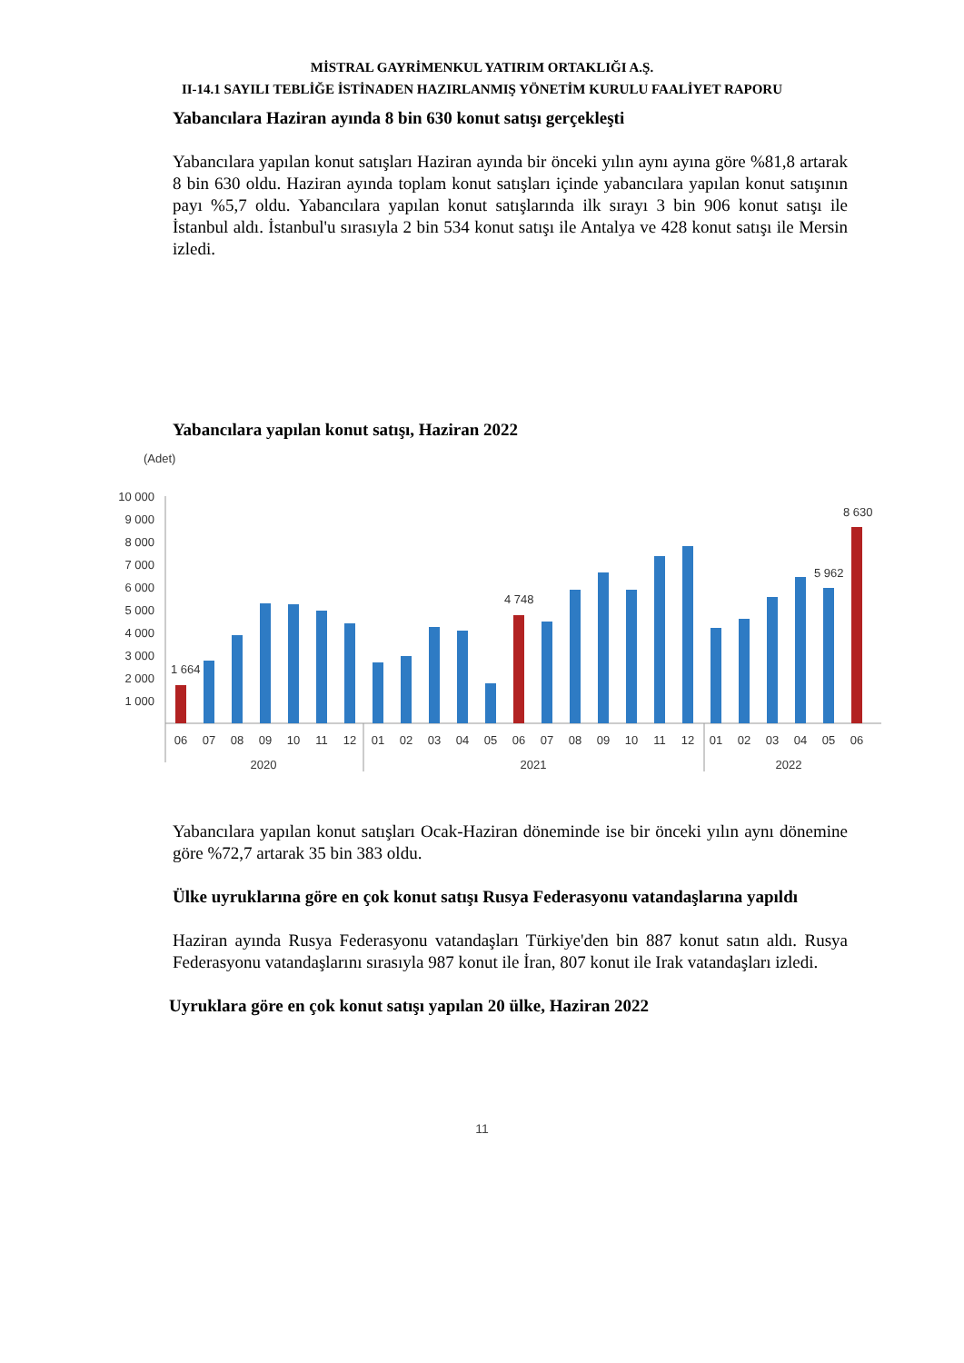MİSTRAL GAYRİMENKUL YATIRIM ORTAKLIĞI A.Ş.
II-14.1 SAYILI TEBLİĞE İSTİNADEN HAZIRLANMIŞ YÖNETİM KURULU FAALİYET RAPORU
Yabancılara Haziran ayında 8 bin 630 konut satışı gerçekleşti
Yabancılara yapılan konut satışları Haziran ayında bir önceki yılın aynı ayına göre %81,8 artarak 8 bin 630 oldu. Haziran ayında toplam konut satışları içinde yabancılara yapılan konut satışının payı %5,7 oldu. Yabancılara yapılan konut satışlarında ilk sırayı 3 bin 906 konut satışı ile İstanbul aldı. İstanbul'u sırasıyla 2 bin 534 konut satışı ile Antalya ve 428 konut satışı ile Mersin izledi.
Yabancılara yapılan konut satışı, Haziran 2022
(Adet)
10 000
9 000
8 000
7 000
6 000
5 000
4 000
3 000
2 000
1 000
1 664
4 748
5 962
8 630
06
07
08
09
10
11
12
01
02
03
04
05
06
07
08
09
10
11
12
01
02
03
04
05
06
2020
2021
2022
Yabancılara yapılan konut satışları Ocak-Haziran döneminde ise bir önceki yılın aynı dönemine göre %72,7 artarak 35 bin 383 oldu.
Ülke uyruklarına göre en çok konut satışı Rusya Federasyonu vatandaşlarına yapıldı
Haziran ayında Rusya Federasyonu vatandaşları Türkiye'den bin 887 konut satın aldı. Rusya Federasyonu vatandaşlarını sırasıyla 987 konut ile İran, 807 konut ile Irak vatandaşları izledi.
Uyruklara göre en çok konut satışı yapılan 20 ülke, Haziran 2022
11